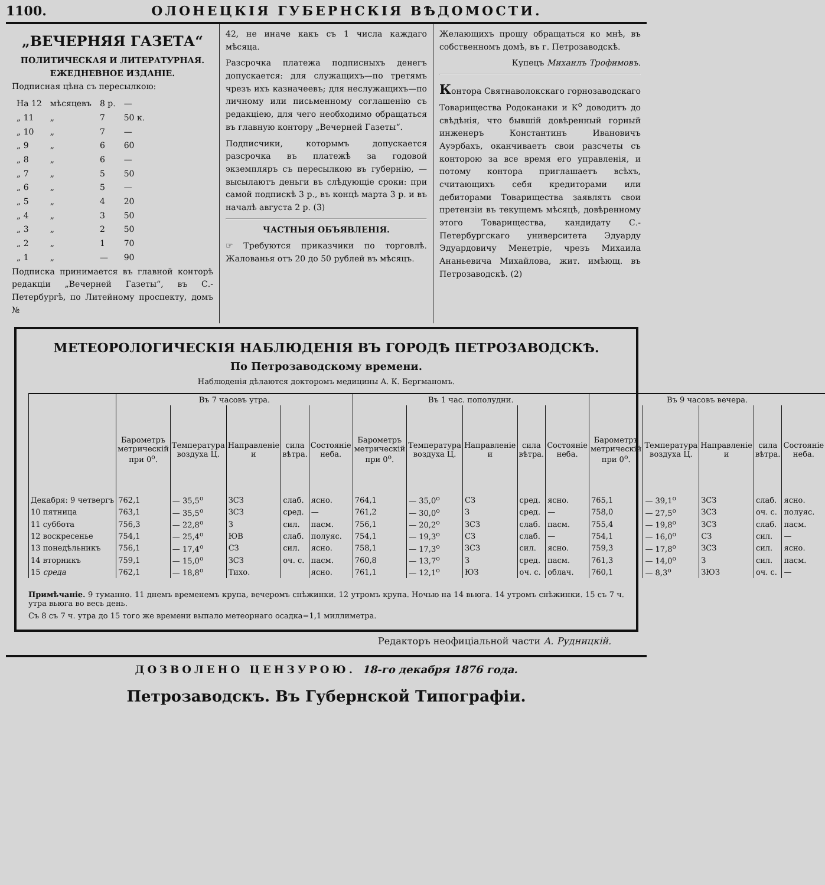1100. ОЛОНЕЦКІЯ ГУБЕРНСКІЯ ВѢДОМОСТИ.
„ВЕЧЕРНЯЯ ГАЗЕТА“
ПОЛИТИЧЕСКАЯ И ЛИТЕРАТУРНАЯ.
ЕЖЕДНЕВНОЕ ИЗДАНІЕ.
Подписная цѣна съ пересылкою:
| На 12 | мѣсяцевъ | 8 р. | — |
| „ 11 | „ | 7 | 50 к. |
| „ 10 | „ | 7 | — |
| „ 9 | „ | 6 | 60 |
| „ 8 | „ | 6 | — |
| „ 7 | „ | 5 | 50 |
| „ 6 | „ | 5 | — |
| „ 5 | „ | 4 | 20 |
| „ 4 | „ | 3 | 50 |
| „ 3 | „ | 2 | 50 |
| „ 2 | „ | 1 | 70 |
| „ 1 | „ | — | 90 |
Подписка принимается въ главной конторѣ редакціи „Вечерней Газеты“, въ С.-Петербургѣ, по Литейному проспекту, домъ №
42, не иначе какъ съ 1 числа каждаго мѣсяца.
Разсрочка платежа подписныхъ денегъ допускается: для служащихъ—по третямъ чрезъ ихъ казначеевъ; для неслужащихъ—по личному или письменному соглашенію съ редакціею, для чего необходимо обращаться въ главную контору „Вечерней Газеты“.
Подписчики, которымъ допускается разсрочка въ платежѣ за годовой экземпляръ съ пересылкою въ губернію, — высылаютъ деньги въ слѣдующіе сроки: при самой подпискѣ 3 р., въ концѣ марта 3 р. и въ началѣ августа 2 р. (3)
ЧАСТНЫЯ ОБЪЯВЛЕНІЯ.
☞ Требуются приказчики по торговлѣ. Жалованья отъ 20 до 50 рублей въ мѣсяцъ.
Желающихъ прошу обращаться ко мнѣ, въ собственномъ домѣ, въ г. Петрозаводскѣ.
Купецъ Михаилъ Трофимовъ.
Контора Святнаволокскаго горнозаводскаго Товарищества Родоканаки и К<sup>о</sup> доводитъ до свѣдѣнія, что бывшій довѣренный горный инженеръ Константинъ Ивановичъ Ауэрбахъ, оканчиваетъ свои разсчеты съ конторою за все время его управленія, и потому контора приглашаетъ всѣхъ, считающихъ себя кредиторами или дебиторами Товарищества заявлять свои претензіи въ текущемъ мѣсяцѣ, довѣренному этого Товарищества, кандидату С.-Петербургскаго университета Эдуарду Эдуардовичу Менетріе, чрезъ Михаила Ананьевича Михайлова, жит. имѣющ. въ Петрозаводскѣ. (2)
МЕТЕОРОЛОГИЧЕСКІЯ НАБЛЮДЕНІЯ ВЪ ГОРОДѢ ПЕТРОЗАВОДСКѢ.
По Петрозаводскому времени.
Наблюденія дѣлаются докторомъ медицины А. К. Бергманомъ.
| | Въ 7 часовъ утра. | | | | | Въ 1 час. пополудни. | | | | | Въ 9 часовъ вечера. | | | | |
| --- | --- | --- | --- | --- | --- | --- | --- | --- | --- | --- | --- | --- | --- | --- | --- |
| | Барометръ метрическій при 0<sup>о</sup>. | Температура воздуха Ц. | Направленіе и | сила вѣтра. | Состояніе неба. | Барометръ метрическій при 0<sup>о</sup>. | Температура воздуха Ц. | Направленіе и | сила вѣтра. | Состояніе неба. | Барометръ метрическій при 0<sup>о</sup>. | Температура воздуха Ц. | Направленіе и | сила вѣтра. | Состояніе неба. |
| Декабря: 9 четвергъ | 762,1 | — 35,5<sup>о</sup> | ЗСЗ | слаб. | ясно. | 764,1 | — 35,0<sup>о</sup> | СЗ | сред. | ясно. | 765,1 | — 39,1<sup>о</sup> | ЗСЗ | слаб. | ясно. |
| 10 пятница | 763,1 | — 35,5<sup>о</sup> | ЗСЗ | сред. | — | 761,2 | — 30,0<sup>о</sup> | З | сред. | — | 758,0 | — 27,5<sup>о</sup> | ЗСЗ | оч. с. | полуяс. |
| 11 суббота | 756,3 | — 22,8<sup>о</sup> | З | сил. | пасм. | 756,1 | — 20,2<sup>о</sup> | ЗСЗ | слаб. | пасм. | 755,4 | — 19,8<sup>о</sup> | ЗСЗ | слаб. | пасм. |
| 12 воскресенье | 754,1 | — 25,4<sup>о</sup> | ЮВ | слаб. | полуяс. | 754,1 | — 19,3<sup>о</sup> | СЗ | слаб. | — | 754,1 | — 16,0<sup>о</sup> | СЗ | сил. | — |
| 13 понедѣльникъ | 756,1 | — 17,4<sup>о</sup> | СЗ | сил. | ясно. | 758,1 | — 17,3<sup>о</sup> | ЗСЗ | сил. | ясно. | 759,3 | — 17,8<sup>о</sup> | ЗСЗ | сил. | ясно. |
| 14 вторникъ | 759,1 | — 15,0<sup>о</sup> | ЗСЗ | оч. с. | пасм. | 760,8 | — 13,7<sup>о</sup> | З | сред. | пасм. | 761,3 | — 14,0<sup>о</sup> | З | сил. | пасм. |
| 15 среда | 762,1 | — 18,8<sup>о</sup> | Тихо. | | ясно. | 761,1 | — 12,1<sup>о</sup> | ЮЗ | оч. с. | облач. | 760,1 | — 8,3<sup>о</sup> | ЗЮЗ | оч. с. | — |
Примѣчаніе. 9 туманно. 11 днемъ временемъ крупа, вечеромъ снѣжинки. 12 утромъ крупа. Ночью на 14 вьюга. 14 утромъ снѣжинки. 15 съ 7 ч. утра вьюга во весь день.
Съ 8 съ 7 ч. утра до 15 того же времени выпало метеорнаго осадка=1,1 миллиметра.
Редакторъ неофиціальной части А. Рудницкій.
ДОЗВОЛЕНО ЦЕНЗУРОЮ. 18-го декабря 1876 года.
Петрозаводскъ. Въ Губернской Типографіи.